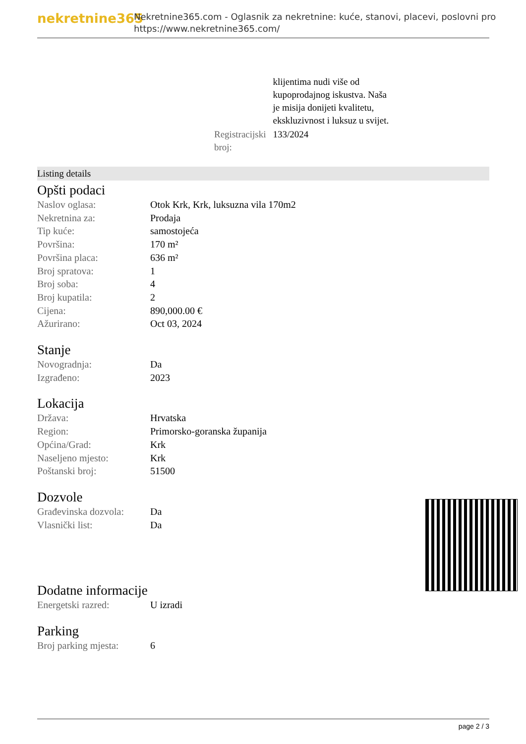nekretnine365
Nekretnine365.com - Oglasnik za nekretnine: kuće, stanovi, placevi, poslovni pro
https://www.nekretnine365.com/
| | klijentima nudi više od kupoprodajnog iskustva. Naša je misija donijeti kvalitetu, ekskluzivnost i luksuz u svijet. |
| Registracijski broj: | 133/2024 |
Listing details
Opšti podaci
| Naslov oglasa: | Otok Krk, Krk, luksuzna vila 170m2 |
| Nekretnina za: | Prodaja |
| Tip kuće: | samostojeća |
| Površina: | 170 m² |
| Površina placa: | 636 m² |
| Broj spratova: | 1 |
| Broj soba: | 4 |
| Broj kupatila: | 2 |
| Cijena: | 890,000.00 € |
| Ažurirano: | Oct 03, 2024 |
Stanje
| Novogradnja: | Da |
| Izgrađeno: | 2023 |
Lokacija
| Država: | Hrvatska |
| Region: | Primorsko-goranska županija |
| Općina/Grad: | Krk |
| Naseljeno mjesto: | Krk |
| Poštanski broj: | 51500 |
Dozvole
| Građevinska dozvola: | Da |
| Vlasnički list: | Da |
Dodatne informacije
| Energetski razred: | U izradi |
Parking
| Broj parking mjesta: | 6 |
page 2 / 3